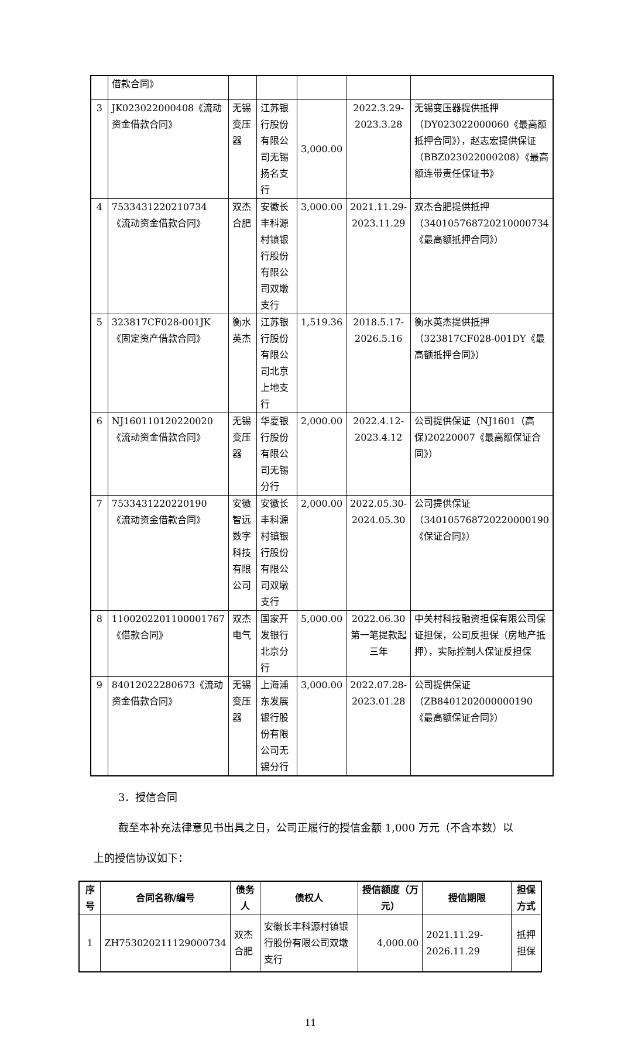| | 借款合同》 | | | | | |
| 3 | JK023022000408《流动资金借款合同》 | 无锡变压器 | 江苏银行股份有限公司无锡扬名支行 | 3,000.00 | 2022.3.29-2023.3.28 | 无锡变压器提供抵押（DY023022000060《最高额抵押合同》），赵志宏提供保证（BBZ023022000208）《最高额连带责任保证书》 |
| 4 | 7533431220210734《流动资金借款合同》 | 双杰合肥 | 安徽长丰科源村镇银行股份有限公司双墩支行 | 3,000.00 | 2021.11.29-2023.11.29 | 双杰合肥提供抵押（340105768720210000734《最高额抵押合同》） |
| 5 | 323817CF028-001JK《固定资产借款合同》 | 衡水英杰 | 江苏银行股份有限公司北京上地支行 | 1,519.36 | 2018.5.17-2026.5.16 | 衡水英杰提供抵押（323817CF028-001DY《最高额抵押合同》） |
| 6 | NJ160110120220020《流动资金借款合同》 | 无锡变压器 | 华夏银行股份有限公司无锡分行 | 2,000.00 | 2022.4.12-2023.4.12 | 公司提供保证（NJ1601（高保)20220007《最高额保证合同》） |
| 7 | 7533431220220190《流动资金借款合同》 | 安徽智远数字科技有限公司 | 安徽长丰科源村镇银行股份有限公司双墩支行 | 2,000.00 | 2022.05.30-2024.05.30 | 公司提供保证（340105768720220000190《保证合同》） |
| 8 | 1100202201100001767《借款合同》 | 双杰电气 | 国家开发银行北京分行 | 5,000.00 | 2022.06.30第一笔提款起三年 | 中关村科技融资担保有限公司保证担保，公司反担保（房地产抵押），实际控制人保证反担保 |
| 9 | 84012022280673《流动资金借款合同》 | 无锡变压器 | 上海浦东发展银行股份有限公司无锡分行 | 3,000.00 | 2022.07.28-2023.01.28 | 公司提供保证（ZB8401202000000190《最高额保证合同》） |
3．授信合同
截至本补充法律意见书出具之日，公司正履行的授信金额 1,000 万元（不含本数）以上的授信协议如下：
| 序号 | 合同名称/编号 | 债务人 | 债权人 | 授信额度（万元） | 授信期限 | 担保方式 |
| --- | --- | --- | --- | --- | --- | --- |
| 1 | ZH753020211129000734 | 双杰合肥 | 安徽长丰科源村镇银行股份有限公司双墩支行 | 4,000.00 | 2021.11.29-2026.11.29 | 抵押担保 |
11